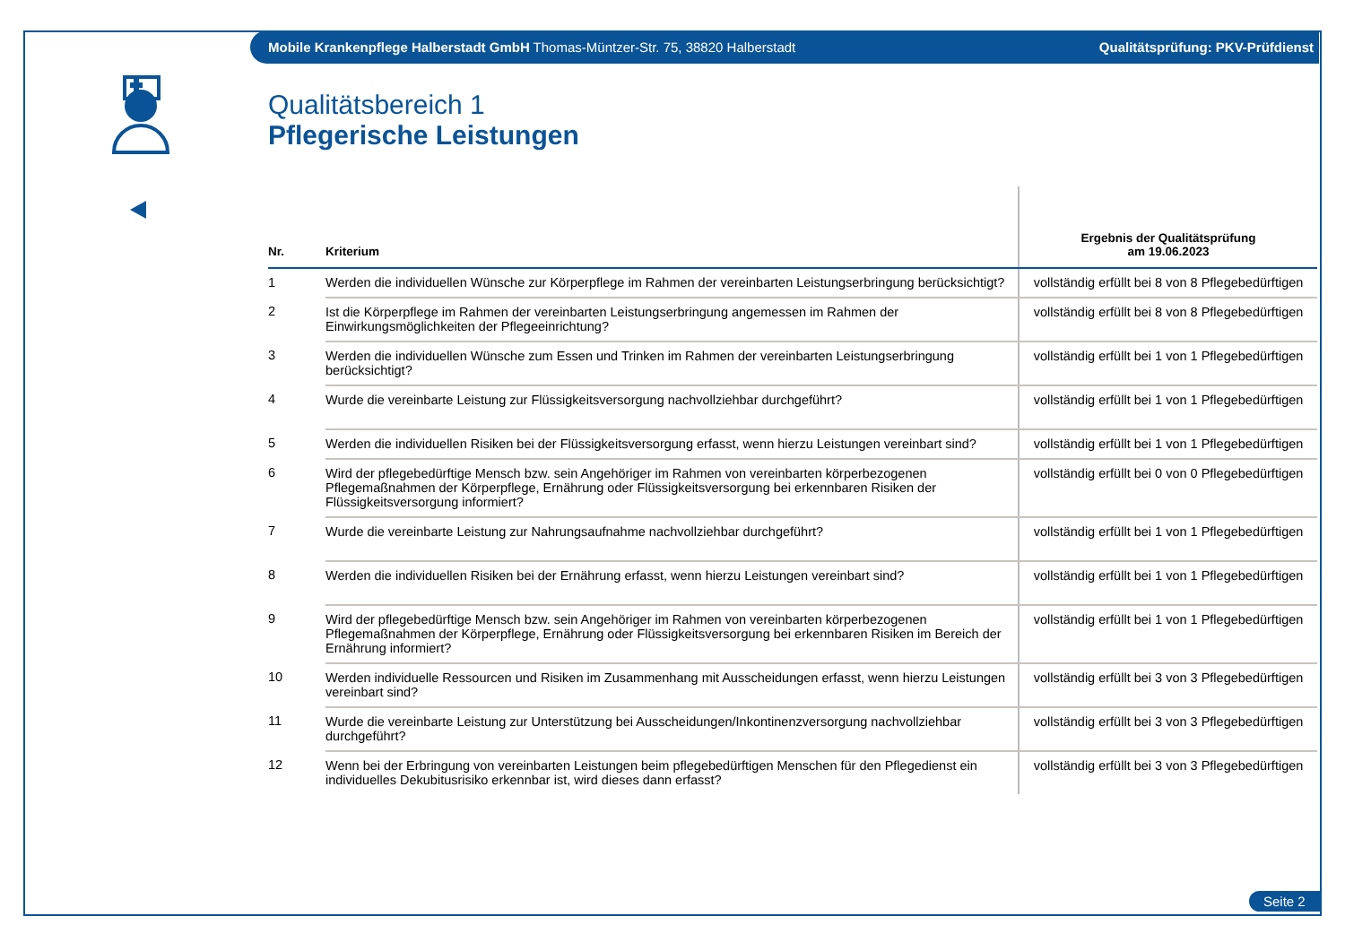Mobile Krankenpflege Halberstadt GmbH Thomas-Müntzer-Str. 75, 38820 Halberstadt Qualitätsprüfung: PKV-Prüfdienst
Qualitätsbereich 1
Pflegerische Leistungen
| Nr. | Kriterium | Ergebnis der Qualitätsprüfung am 19.06.2023 |
| --- | --- | --- |
| 1 | Werden die individuellen Wünsche zur Körperpflege im Rahmen der vereinbarten Leistungserbringung berücksichtigt? | vollständig erfüllt bei 8 von 8 Pflegebedürftigen |
| 2 | Ist die Körperpflege im Rahmen der vereinbarten Leistungserbringung angemessen im Rahmen der Einwirkungsmöglichkeiten der Pflegeeinrichtung? | vollständig erfüllt bei 8 von 8 Pflegebedürftigen |
| 3 | Werden die individuellen Wünsche zum Essen und Trinken im Rahmen der vereinbarten Leistungserbringung berücksichtigt? | vollständig erfüllt bei 1 von 1 Pflegebedürftigen |
| 4 | Wurde die vereinbarte Leistung zur Flüssigkeitsversorgung nachvollziehbar durchgeführt? | vollständig erfüllt bei 1 von 1 Pflegebedürftigen |
| 5 | Werden die individuellen Risiken bei der Flüssigkeitsversorgung erfasst, wenn hierzu Leistungen vereinbart sind? | vollständig erfüllt bei 1 von 1 Pflegebedürftigen |
| 6 | Wird der pflegebedürftige Mensch bzw. sein Angehöriger im Rahmen von vereinbarten körperbezogenen Pflegemaßnahmen der Körperpflege, Ernährung oder Flüssigkeitsversorgung bei erkennbaren Risiken der Flüssigkeitsversorgung informiert? | vollständig erfüllt bei 0 von 0 Pflegebedürftigen |
| 7 | Wurde die vereinbarte Leistung zur Nahrungsaufnahme nachvollziehbar durchgeführt? | vollständig erfüllt bei 1 von 1 Pflegebedürftigen |
| 8 | Werden die individuellen Risiken bei der Ernährung erfasst, wenn hierzu Leistungen vereinbart sind? | vollständig erfüllt bei 1 von 1 Pflegebedürftigen |
| 9 | Wird der pflegebedürftige Mensch bzw. sein Angehöriger im Rahmen von vereinbarten körperbezogenen Pflegemaßnahmen der Körperpflege, Ernährung oder Flüssigkeitsversorgung bei erkennbaren Risiken im Bereich der Ernährung informiert? | vollständig erfüllt bei 1 von 1 Pflegebedürftigen |
| 10 | Werden individuelle Ressourcen und Risiken im Zusammenhang mit Ausscheidungen erfasst, wenn hierzu Leistungen vereinbart sind? | vollständig erfüllt bei 3 von 3 Pflegebedürftigen |
| 11 | Wurde die vereinbarte Leistung zur Unterstützung bei Ausscheidungen/Inkontinenzversorgung nachvollziehbar durchgeführt? | vollständig erfüllt bei 3 von 3 Pflegebedürftigen |
| 12 | Wenn bei der Erbringung von vereinbarten Leistungen beim pflegebedürftigen Menschen für den Pflegedienst ein individuelles Dekubitusrisiko erkennbar ist, wird dieses dann erfasst? | vollständig erfüllt bei 3 von 3 Pflegebedürftigen |
Seite 2